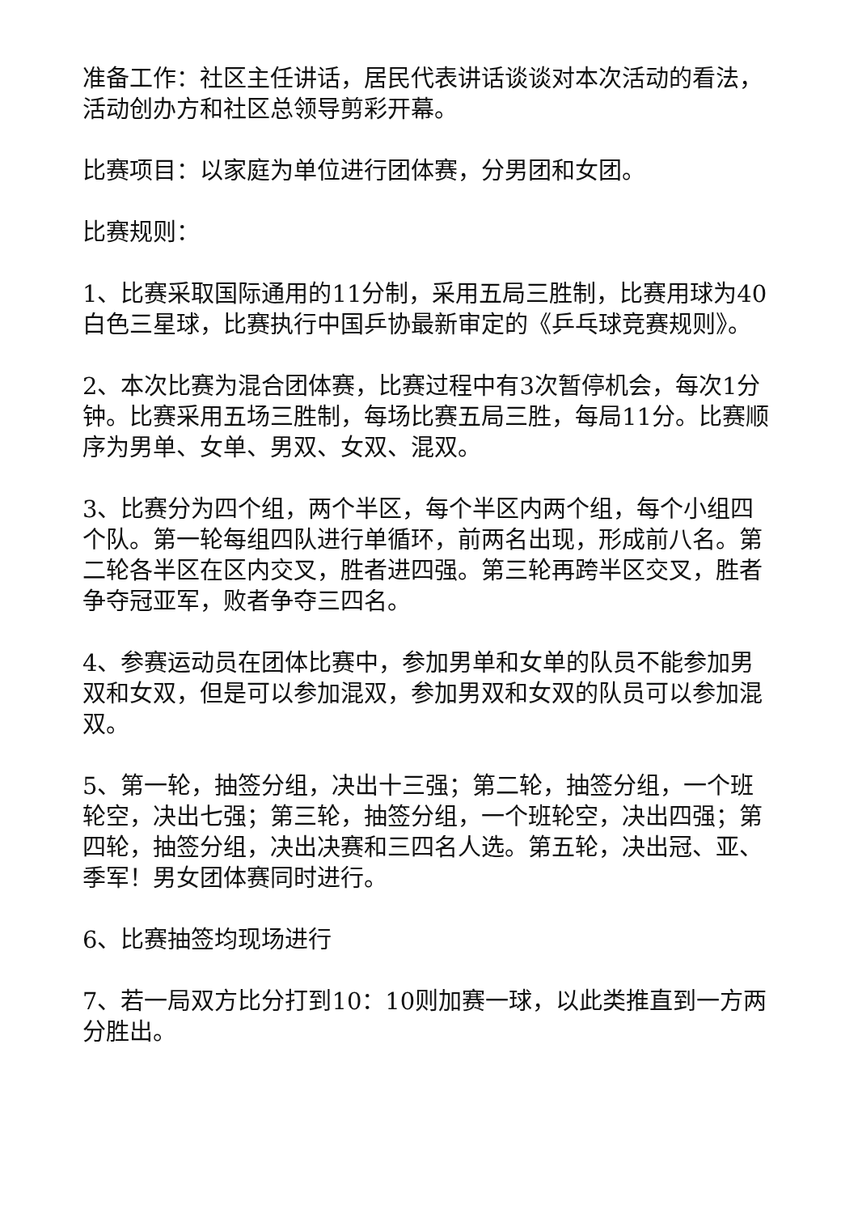准备工作：社区主任讲话，居民代表讲话谈谈对本次活动的看法，活动创办方和社区总领导剪彩开幕。
比赛项目：以家庭为单位进行团体赛，分男团和女团。
比赛规则：
1、比赛采取国际通用的11分制，采用五局三胜制，比赛用球为40白色三星球，比赛执行中国乒协最新审定的《乒乓球竞赛规则》。
2、本次比赛为混合团体赛，比赛过程中有3次暂停机会，每次1分钟。比赛采用五场三胜制，每场比赛五局三胜，每局11分。比赛顺序为男单、女单、男双、女双、混双。
3、比赛分为四个组，两个半区，每个半区内两个组，每个小组四个队。第一轮每组四队进行单循环，前两名出现，形成前八名。第二轮各半区在区内交叉，胜者进四强。第三轮再跨半区交叉，胜者争夺冠亚军，败者争夺三四名。
4、参赛运动员在团体比赛中，参加男单和女单的队员不能参加男双和女双，但是可以参加混双，参加男双和女双的队员可以参加混双。
5、第一轮，抽签分组，决出十三强；第二轮，抽签分组，一个班轮空，决出七强；第三轮，抽签分组，一个班轮空，决出四强；第四轮，抽签分组，决出决赛和三四名人选。第五轮，决出冠、亚、季军！男女团体赛同时进行。
6、比赛抽签均现场进行
7、若一局双方比分打到10：10则加赛一球，以此类推直到一方两分胜出。